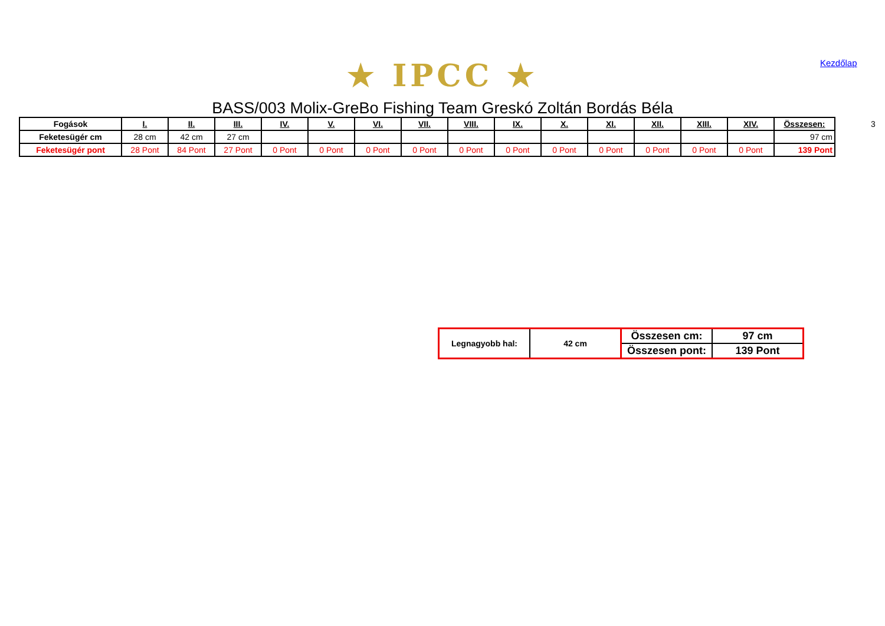Kezdőlap
★ IPCC ★
BASS/003 Molix-GreBo Fishing Team Greskó Zoltán Bordás Béla
| Fogások | I. | II. | III. | IV. | V. | VI. | VII. | VIII. | IX. | X. | XI. | XII. | XIII. | XIV. | Összesen: |
| --- | --- | --- | --- | --- | --- | --- | --- | --- | --- | --- | --- | --- | --- | --- | --- |
| Feketesügér cm | 28 cm | 42 cm | 27 cm | | | | | | | | | | | | 97 cm |
| Feketesügér pont | 28 Pont | 84 Pont | 27 Pont | 0 Pont | 0 Pont | 0 Pont | 0 Pont | 0 Pont | 0 Pont | 0 Pont | 0 Pont | 0 Pont | 0 Pont | 0 Pont | 139 Pont |
3
| Legnagyobb hal: | 42 cm | Összesen cm: | 97 cm |
| | | Összesen pont: | 139 Pont |